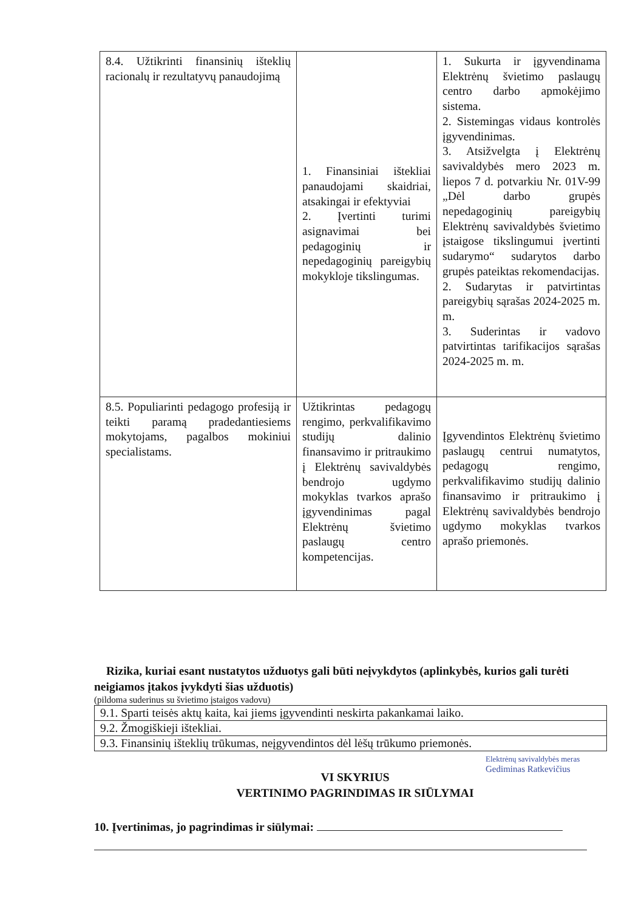| 8.4. Užtikrinti finansinių išteklių racionalų ir rezultatyvų panaudojimą | 1. Finansiniai ištekliai panaudojami skaidriai, atsakingai ir efektyviai 2. Įvertinti turimi asignavimai bei pedagoginių ir nepedagoginių pareigybių mokykloje tikslingumas. | 1. Sukurta ir įgyvendinama Elektrėnų švietimo paslaugų centro darbo apmokėjimo sistema. 2. Sistemingas vidaus kontrolės įgyvendinimas. 3. Atsižvelgta į Elektrėnų savivaldybės mero 2023 m. liepos 7 d. potvarkiu Nr. 01V-99 „Dėl darbo grupės nepedagoginių pareigybių Elektrėnų savivaldybės švietimo įstaigose tikslingumui įvertinti sudarymo“ sudarytos darbo grupės pateiktas rekomendacijas. 2. Sudarytas ir patvirtintas pareigybių sąrašas 2024-2025 m. m. 3. Suderintas ir vadovo patvirtintas tarifikacijos sąrašas 2024-2025 m. m. |
| 8.5. Populiarinti pedagogo profesiją ir teikti paramą pradedantiesiems mokytojams, pagalbos mokiniui specialistams. | Užtikrintas pedagogų rengimo, perkvalifikavimo studijų dalinio finansavimo ir pritraukimo į Elektrėnų savivaldybės bendrojo ugdymo mokyklas tvarkos aprašo įgyvendinimas pagal Elektrėnų švietimo paslaugų centro kompetencijas. | Įgyvendintos Elektrėnų švietimo paslaugų centrui numatytos, pedagogų rengimo, perkvalifikavimo studijų dalinio finansavimo ir pritraukimo į Elektrėnų savivaldybės bendrojo ugdymo mokyklas tvarkos aprašo priemonės. |
Rizika, kuriai esant nustatytos užduotys gali būti neįvykdytos (aplinkybės, kurios gali turėti neigiamos įtakos įvykdyti šias užduotis)
(pildoma suderinus su švietimo įstaigos vadovu)
| 9.1. Sparti teisės aktų kaita, kai jiems įgyvendinti neskirta pakankamai laiko. |
| 9.2. Žmogiškieji ištekliai. |
| 9.3. Finansinių išteklių trūkumas, neįgyvendintos dėl lėšų trūkumo priemonės. |
VI SKYRIUS
VERTINIMO PAGRINDIMAS IR SIŪLYMAI
10. Įvertinimas, jo pagrindimas ir siūlymai:
Elektrėnų savivaldybės meras
Gediminas Ratkevičius